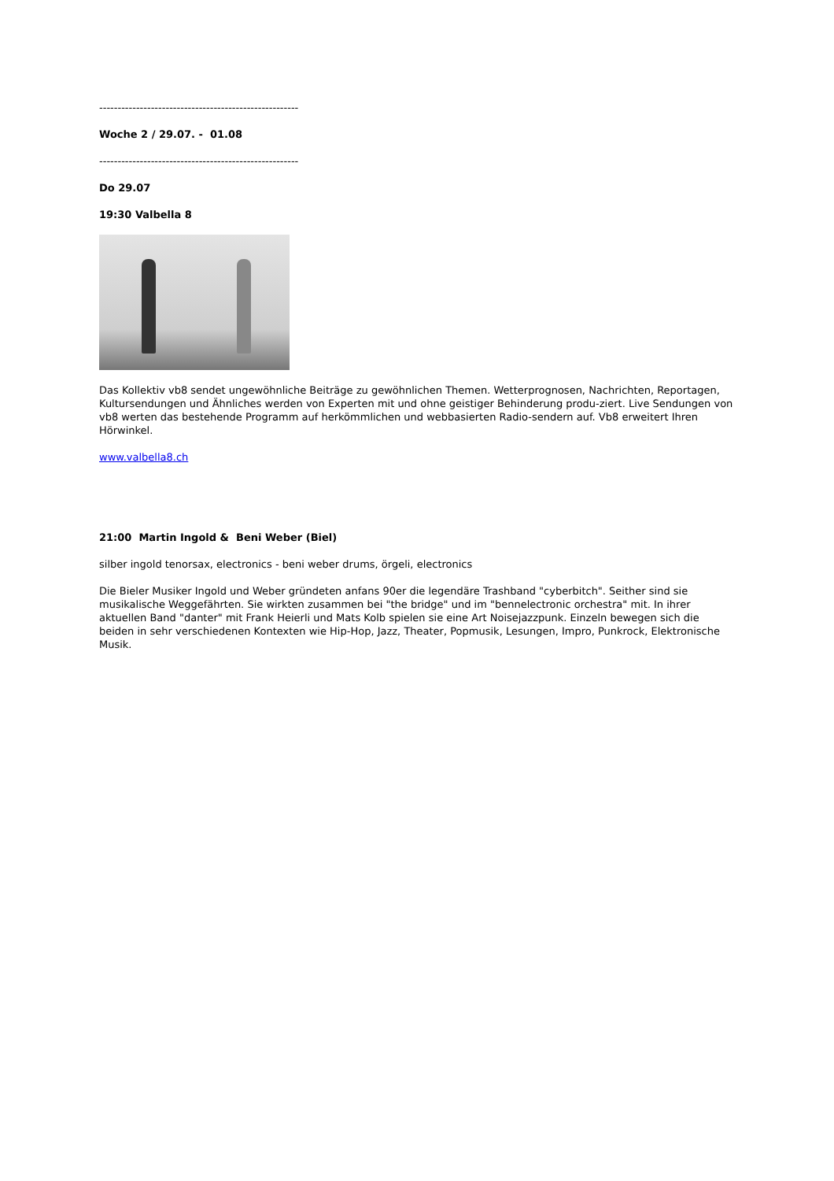------------------------------------------------------
Woche 2 / 29.07. - 01.08
------------------------------------------------------
Do 29.07
19:30 Valbella 8
Das Kollektiv vb8 sendet ungewöhnliche Beiträge zu gewöhnlichen Themen. Wetterprognosen, Nachrichten, Reportagen, Kultursendungen und Ähnliches werden von Experten mit und ohne geistiger Behinderung produ-ziert. Live Sendungen von vb8 werten das bestehende Programm auf herkömmlichen und webbasierten Radio-sendern auf. Vb8 erweitert Ihren Hörwinkel.
www.valbella8.ch
21:00 Martin Ingold & Beni Weber (Biel)
silber ingold tenorsax, electronics - beni weber drums, örgeli, electronics
Die Bieler Musiker Ingold und Weber gründeten anfans 90er die legendäre Trashband "cyberbitch". Seither sind sie musikalische Weggefährten. Sie wirkten zusammen bei "the bridge" und im "bennelectronic orchestra" mit. In ihrer aktuellen Band "danter" mit Frank Heierli und Mats Kolb spielen sie eine Art Noisejazzpunk. Einzeln bewegen sich die beiden in sehr verschiedenen Kontexten wie Hip-Hop, Jazz, Theater, Popmusik, Lesungen, Impro, Punkrock, Elektronische Musik.